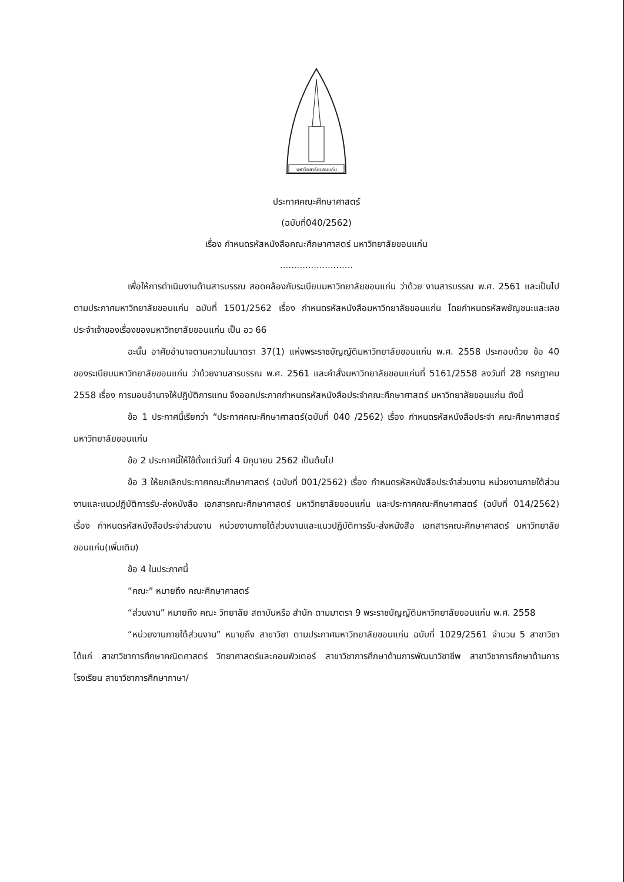มหาวิทยาลัยขอนแก่น
ประกาศคณะศึกษาศาสตร์
(ฉบับที่040/2562)
เรื่อง กำหนดรหัสหนังสือคณะศึกษาศาสตร์ มหาวิทยาลัยขอนแก่น
..........................
เพื่อให้การดำเนินงานด้านสารบรรณ สอดคล้องกับระเบียบมหาวิทยาลัยขอนแก่น ว่าด้วย งานสารบรรณ พ.ศ. 2561 และเป็นไปตามประกาศมหาวิทยาลัยขอนแก่น ฉบับที่ 1501/2562 เรื่อง กำหนดรหัสหนังสือมหาวิทยาลัยขอนแก่น โดยกำหนดรหัสพยัญชนะและเลขประจำเจ้าของเรื่องของมหาวิทยาลัยขอนแก่น เป็น อว 66
ฉะนั้น อาศัยอำนาจตามความในมาตรา 37(1) แห่งพระราชบัญญัติมหาวิทยาลัยขอนแก่น พ.ศ. 2558 ประกอบด้วย ข้อ 40 ของระเบียบมหาวิทยาลัยขอนแก่น ว่าด้วยงานสารบรรณ พ.ศ. 2561 และคำสั่งมหาวิทยาลัยขอนแก่นที่ 5161/2558 ลงวันที่ 28 กรกฎาคม 2558 เรื่อง การมอบอำนาจให้ปฏิบัติการแทน จึงออกประกาศกำหนดรหัสหนังสือประจำคณะศึกษาศาสตร์ มหาวิทยาลัยขอนแก่น ดังนี้
ข้อ 1 ประกาศนี้เรียกว่า “ประกาศคณะศึกษาศาสตร์(ฉบับที่ 040 /2562) เรื่อง กำหนดรหัสหนังสือประจำ คณะศึกษาศาสตร์ มหาวิทยาลัยขอนแก่น
ข้อ 2 ประกาศนี้ให้ใช้ตั้งแต่วันที่ 4 มิถุนายน 2562 เป็นต้นไป
ข้อ 3 ให้ยกเลิกประกาศคณะศึกษาศาสตร์ (ฉบับที่ 001/2562) เรื่อง กำหนดรหัสหนังสือประจำส่วนงาน หน่วยงานภายใต้ส่วนงานและแนวปฏิบัติการรับ-ส่งหนังสือ เอกสารคณะศึกษาศาสตร์ มหาวิทยาลัยขอนแก่น และประกาศคณะศึกษาศาสตร์ (ฉบับที่ 014/2562) เรื่อง กำหนดรหัสหนังสือประจำส่วนงาน หน่วยงานภายใต้ส่วนงานและแนวปฏิบัติการรับ-ส่งหนังสือ เอกสารคณะศึกษาศาสตร์ มหาวิทยาลัยขอนแก่น(เพิ่มเติม)
ข้อ 4 ในประกาศนี้
“คณะ” หมายถึง คณะศึกษาศาสตร์
“ส่วนงาน” หมายถึง คณะ วิทยาลัย สถาบันหรือ สำนัก ตามมาตรา 9 พระราชบัญญัติมหาวิทยาลัยขอนแก่น พ.ศ. 2558
“หน่วยงานภายใต้ส่วนงาน” หมายถึง สาขาวิชา ตามประกาศมหาวิทยาลัยขอนแก่น ฉบับที่ 1029/2561 จำนวน 5 สาขาวิชา ได้แก่ สาขาวิชาการศึกษาคณิตศาสตร์ วิทยาศาสตร์และคอมพิวเตอร์ สาขาวิชาการศึกษาด้านการพัฒนาวิชาชีพ สาขาวิชาการศึกษาด้านการโรงเรียน สาขาวิชาการศึกษาภาษา/